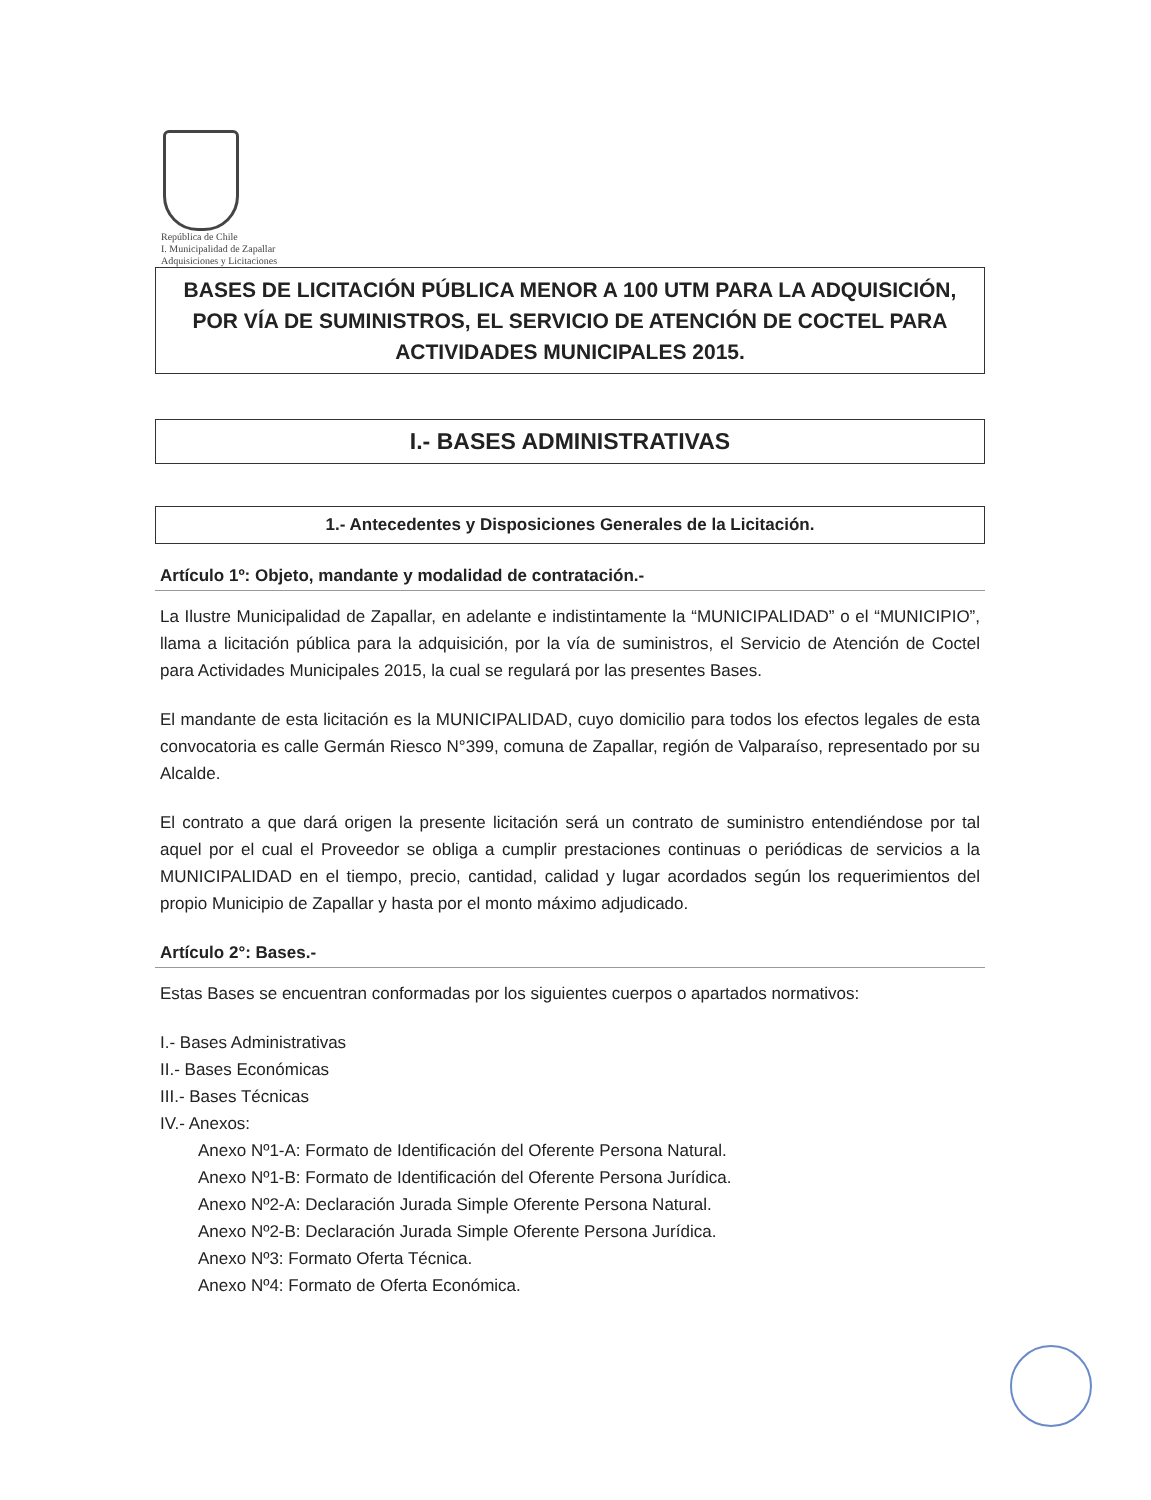República de Chile
I. Municipalidad de Zapallar
Adquisiciones y Licitaciones
BASES DE LICITACIÓN PÚBLICA MENOR A 100 UTM PARA LA ADQUISICIÓN, POR VÍA DE SUMINISTROS, EL SERVICIO DE ATENCIÓN DE COCTEL PARA ACTIVIDADES MUNICIPALES 2015.
I.- BASES ADMINISTRATIVAS
1.- Antecedentes y Disposiciones Generales de la Licitación.
Artículo 1º: Objeto, mandante y modalidad de contratación.-
La Ilustre Municipalidad de Zapallar, en adelante e indistintamente la “MUNICIPALIDAD” o el “MUNICIPIO”, llama a licitación pública para la adquisición, por la vía de suministros, el Servicio de Atención de Coctel para Actividades Municipales 2015, la cual se regulará por las presentes Bases.
El mandante de esta licitación es la MUNICIPALIDAD, cuyo domicilio para todos los efectos legales de esta convocatoria es calle Germán Riesco N°399, comuna de Zapallar, región de Valparaíso, representado por su Alcalde.
El contrato a que dará origen la presente licitación será un contrato de suministro entendiéndose por tal aquel por el cual el Proveedor se obliga a cumplir prestaciones continuas o periódicas de servicios a la MUNICIPALIDAD en el tiempo, precio, cantidad, calidad y lugar acordados según los requerimientos del propio Municipio de Zapallar y hasta por el monto máximo adjudicado.
Artículo 2°: Bases.-
Estas Bases se encuentran conformadas por los siguientes cuerpos o apartados normativos:
I.- Bases Administrativas
II.- Bases Económicas
III.- Bases Técnicas
IV.- Anexos:
Anexo Nº1-A: Formato de Identificación del Oferente Persona Natural.
Anexo Nº1-B: Formato de Identificación del Oferente Persona Jurídica.
Anexo Nº2-A: Declaración Jurada Simple Oferente Persona Natural.
Anexo Nº2-B: Declaración Jurada Simple Oferente Persona Jurídica.
Anexo Nº3: Formato Oferta Técnica.
Anexo Nº4: Formato de Oferta Económica.